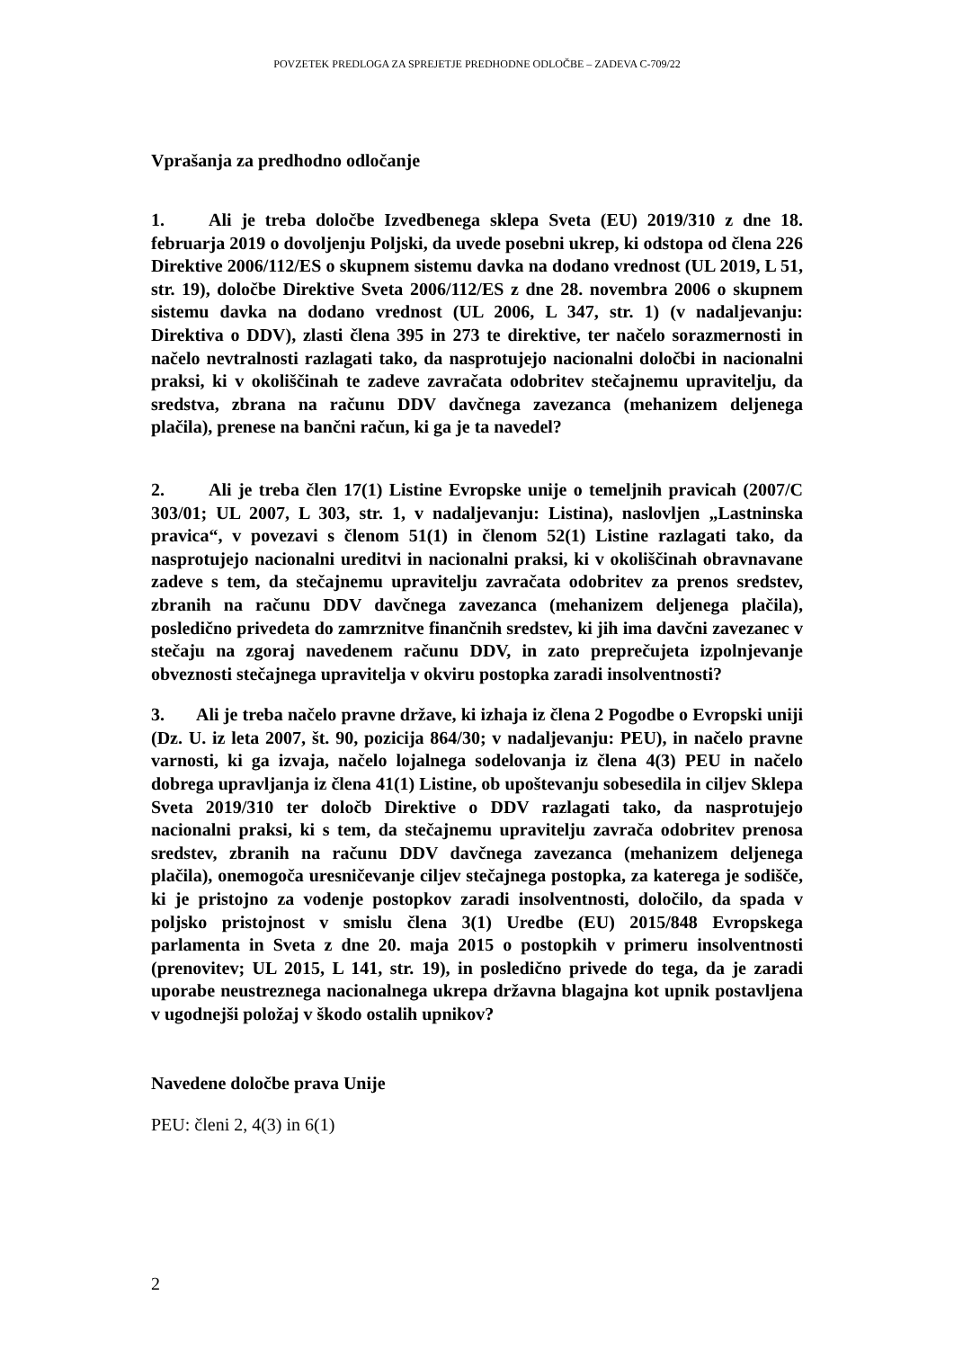POVZETEK PREDLOGA ZA SPREJETJE PREDHODNE ODLOČBE – ZADEVA C-709/22
Vprašanja za predhodno odločanje
1. Ali je treba določbe Izvedbenega sklepa Sveta (EU) 2019/310 z dne 18. februarja 2019 o dovoljenju Poljski, da uvede posebni ukrep, ki odstopa od člena 226 Direktive 2006/112/ES o skupnem sistemu davka na dodano vrednost (UL 2019, L 51, str. 19), določbe Direktive Sveta 2006/112/ES z dne 28. novembra 2006 o skupnem sistemu davka na dodano vrednost (UL 2006, L 347, str. 1) (v nadaljevanju: Direktiva o DDV), zlasti člena 395 in 273 te direktive, ter načelo sorazmernosti in načelo nevtralnosti razlagati tako, da nasprotujejo nacionalni določbi in nacionalni praksi, ki v okoliščinah te zadeve zavračata odobritev stečajnemu upravitelju, da sredstva, zbrana na računu DDV davčnega zavezanca (mehanizem deljenega plačila), prenese na bančni račun, ki ga je ta navedel?
2. Ali je treba člen 17(1) Listine Evropske unije o temeljnih pravicah (2007/C 303/01; UL 2007, L 303, str. 1, v nadaljevanju: Listina), naslovljen „Lastninska pravica“, v povezavi s členom 51(1) in členom 52(1) Listine razlagati tako, da nasprotujejo nacionalni ureditvi in nacionalni praksi, ki v okoliščinah obravnavane zadeve s tem, da stečajnemu upravitelju zavračata odobritev za prenos sredstev, zbranih na računu DDV davčnega zavezanca (mehanizem deljenega plačila), posledično privedeta do zamrznitve finančnih sredstev, ki jih ima davčni zavezanec v stečaju na zgoraj navedenem računu DDV, in zato preprečujeta izpolnjevanje obveznosti stečajnega upravitelja v okviru postopka zaradi insolventnosti?
3. Ali je treba načelo pravne države, ki izhaja iz člena 2 Pogodbe o Evropski uniji (Dz. U. iz leta 2007, št. 90, pozicija 864/30; v nadaljevanju: PEU), in načelo pravne varnosti, ki ga izvaja, načelo lojalnega sodelovanja iz člena 4(3) PEU in načelo dobrega upravljanja iz člena 41(1) Listine, ob upoštevanju sobesedila in ciljev Sklepa Sveta 2019/310 ter določb Direktive o DDV razlagati tako, da nasprotujejo nacionalni praksi, ki s tem, da stečajnemu upravitelju zavrača odobritev prenosa sredstev, zbranih na računu DDV davčnega zavezanca (mehanizem deljenega plačila), onemogoča uresničevanje ciljev stečajnega postopka, za katerega je sodišče, ki je pristojno za vodenje postopkov zaradi insolventnosti, določilo, da spada v poljsko pristojnost v smislu člena 3(1) Uredbe (EU) 2015/848 Evropskega parlamenta in Sveta z dne 20. maja 2015 o postopkih v primeru insolventnosti (prenovitev; UL 2015, L 141, str. 19), in posledično privede do tega, da je zaradi uporabe neustreznega nacionalnega ukrepa državna blagajna kot upnik postavljena v ugodnejši položaj v škodo ostalih upnikov?
Navedene določbe prava Unije
PEU: členi 2, 4(3) in 6(1)
2